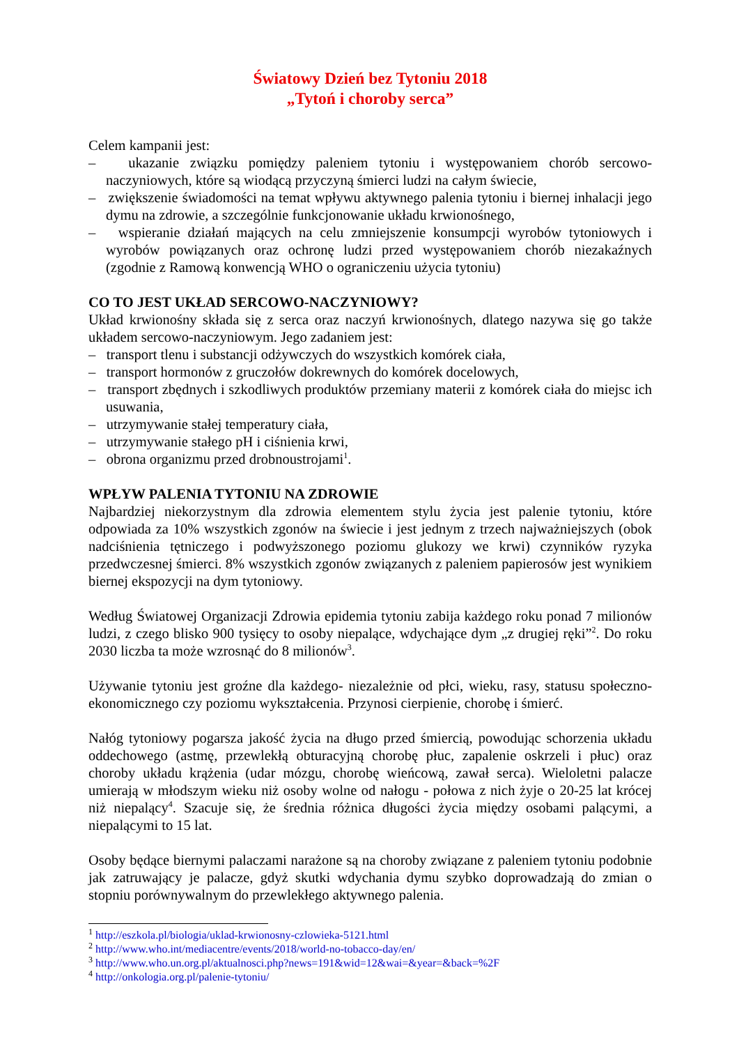Światowy Dzień bez Tytoniu 2018
„Tytoń i choroby serca”
Celem kampanii jest:
– ukazanie związku pomiędzy paleniem tytoniu i występowaniem chorób sercowo-naczyniowych, które są wiodącą przyczyną śmierci ludzi na całym świecie,
– zwiększenie świadomości na temat wpływu aktywnego palenia tytoniu i biernej inhalacji jego dymu na zdrowie, a szczególnie funkcjonowanie układu krwionośnego,
– wspieranie działań mających na celu zmniejszenie konsumpcji wyrobów tytoniowych i wyrobów powiązanych oraz ochronę ludzi przed występowaniem chorób niezakaźnych (zgodnie z Ramową konwencją WHO o ograniczeniu użycia tytoniu)
CO TO JEST UKŁAD SERCOWO-NACZYNIOWY?
Układ krwionośny składa się z serca oraz naczyń krwionośnych, dlatego nazywa się go także układem sercowo-naczyniowym. Jego zadaniem jest:
– transport tlenu i substancji odżywczych do wszystkich komórek ciała,
– transport hormonów z gruczołów dokrewnych do komórek docelowych,
– transport zbędnych i szkodliwych produktów przemiany materii z komórek ciała do miejsc ich usuwania,
– utrzymywanie stałej temperatury ciała,
– utrzymywanie stałego pH i ciśnienia krwi,
– obrona organizmu przed drobnoustrojami<sup>1</sup>.
WPŁYW PALENIA TYTONIU NA ZDROWIE
Najbardziej niekorzystnym dla zdrowia elementem stylu życia jest palenie tytoniu, które odpowiada za 10% wszystkich zgonów na świecie i jest jednym z trzech najważniejszych (obok nadciśnienia tętniczego i podwyższonego poziomu glukozy we krwi) czynników ryzyka przedwczesnej śmierci. 8% wszystkich zgonów związanych z paleniem papierosów jest wynikiem biernej ekspozycji na dym tytoniowy.
Według Światowej Organizacji Zdrowia epidemia tytoniu zabija każdego roku ponad 7 milionów ludzi, z czego blisko 900 tysięcy to osoby niepalące, wdychające dym „z drugiej ręki”<sup>2</sup>. Do roku 2030 liczba ta może wzrosnąć do 8 milionów<sup>3</sup>.
Używanie tytoniu jest groźne dla każdego- niezależnie od płci, wieku, rasy, statusu społeczno-ekonomicznego czy poziomu wykształcenia. Przynosi cierpienie, chorobę i śmierć.
Nałóg tytoniowy pogarsza jakość życia na długo przed śmiercią, powodując schorzenia układu oddechowego (astmę, przewlekłą obturacyjną chorobę płuc, zapalenie oskrzeli i płuc) oraz choroby układu krążenia (udar mózgu, chorobę wieńcową, zawał serca). Wieloletni palacze umierają w młodszym wieku niż osoby wolne od nałogu - połowa z nich żyje o 20-25 lat krócej niż niepalący<sup>4</sup>. Szacuje się, że średnia różnica długości życia między osobami palącymi, a niepalącymi to 15 lat.
Osoby będące biernymi palaczami narażone są na choroby związane z paleniem tytoniu podobnie jak zatruwający je palacze, gdyż skutki wdychania dymu szybko doprowadzają do zmian o stopniu porównywalnym do przewlekłego aktywnego palenia.
<sup>1</sup> http://eszkola.pl/biologia/uklad-krwionosny-czlowieka-5121.html
<sup>2</sup> http://www.who.int/mediacentre/events/2018/world-no-tobacco-day/en/
<sup>3</sup> http://www.who.un.org.pl/aktualnosci.php?news=191&wid=12&wai=&year=&back=%2F
<sup>4</sup> http://onkologia.org.pl/palenie-tytoniu/